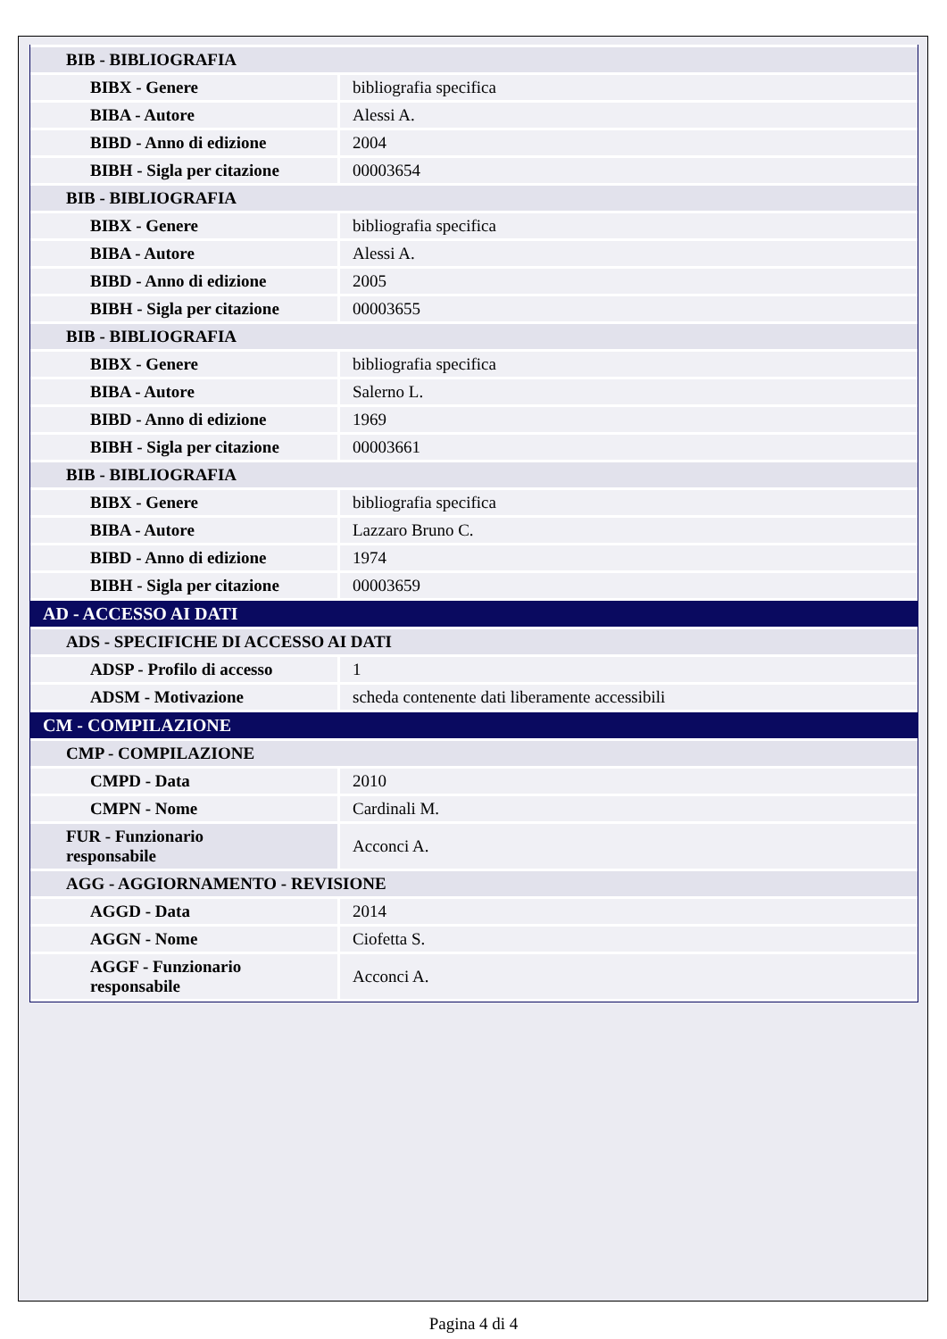| BIB - BIBLIOGRAFIA | |
| BIBX - Genere | bibliografia specifica |
| BIBA - Autore | Alessi A. |
| BIBD - Anno di edizione | 2004 |
| BIBH - Sigla per citazione | 00003654 |
| BIB - BIBLIOGRAFIA | |
| BIBX - Genere | bibliografia specifica |
| BIBA - Autore | Alessi A. |
| BIBD - Anno di edizione | 2005 |
| BIBH - Sigla per citazione | 00003655 |
| BIB - BIBLIOGRAFIA | |
| BIBX - Genere | bibliografia specifica |
| BIBA - Autore | Salerno L. |
| BIBD - Anno di edizione | 1969 |
| BIBH - Sigla per citazione | 00003661 |
| BIB - BIBLIOGRAFIA | |
| BIBX - Genere | bibliografia specifica |
| BIBA - Autore | Lazzaro Bruno C. |
| BIBD - Anno di edizione | 1974 |
| BIBH - Sigla per citazione | 00003659 |
| AD - ACCESSO AI DATI | |
| ADS - SPECIFICHE DI ACCESSO AI DATI | |
| ADSP - Profilo di accesso | 1 |
| ADSM - Motivazione | scheda contenente dati liberamente accessibili |
| CM - COMPILAZIONE | |
| CMP - COMPILAZIONE | |
| CMPD - Data | 2010 |
| CMPN - Nome | Cardinali M. |
| FUR - Funzionario responsabile | Acconci A. |
| AGG - AGGIORNAMENTO - REVISIONE | |
| AGGD - Data | 2014 |
| AGGN - Nome | Ciofetta S. |
| AGGF - Funzionario responsabile | Acconci A. |
Pagina 4 di 4